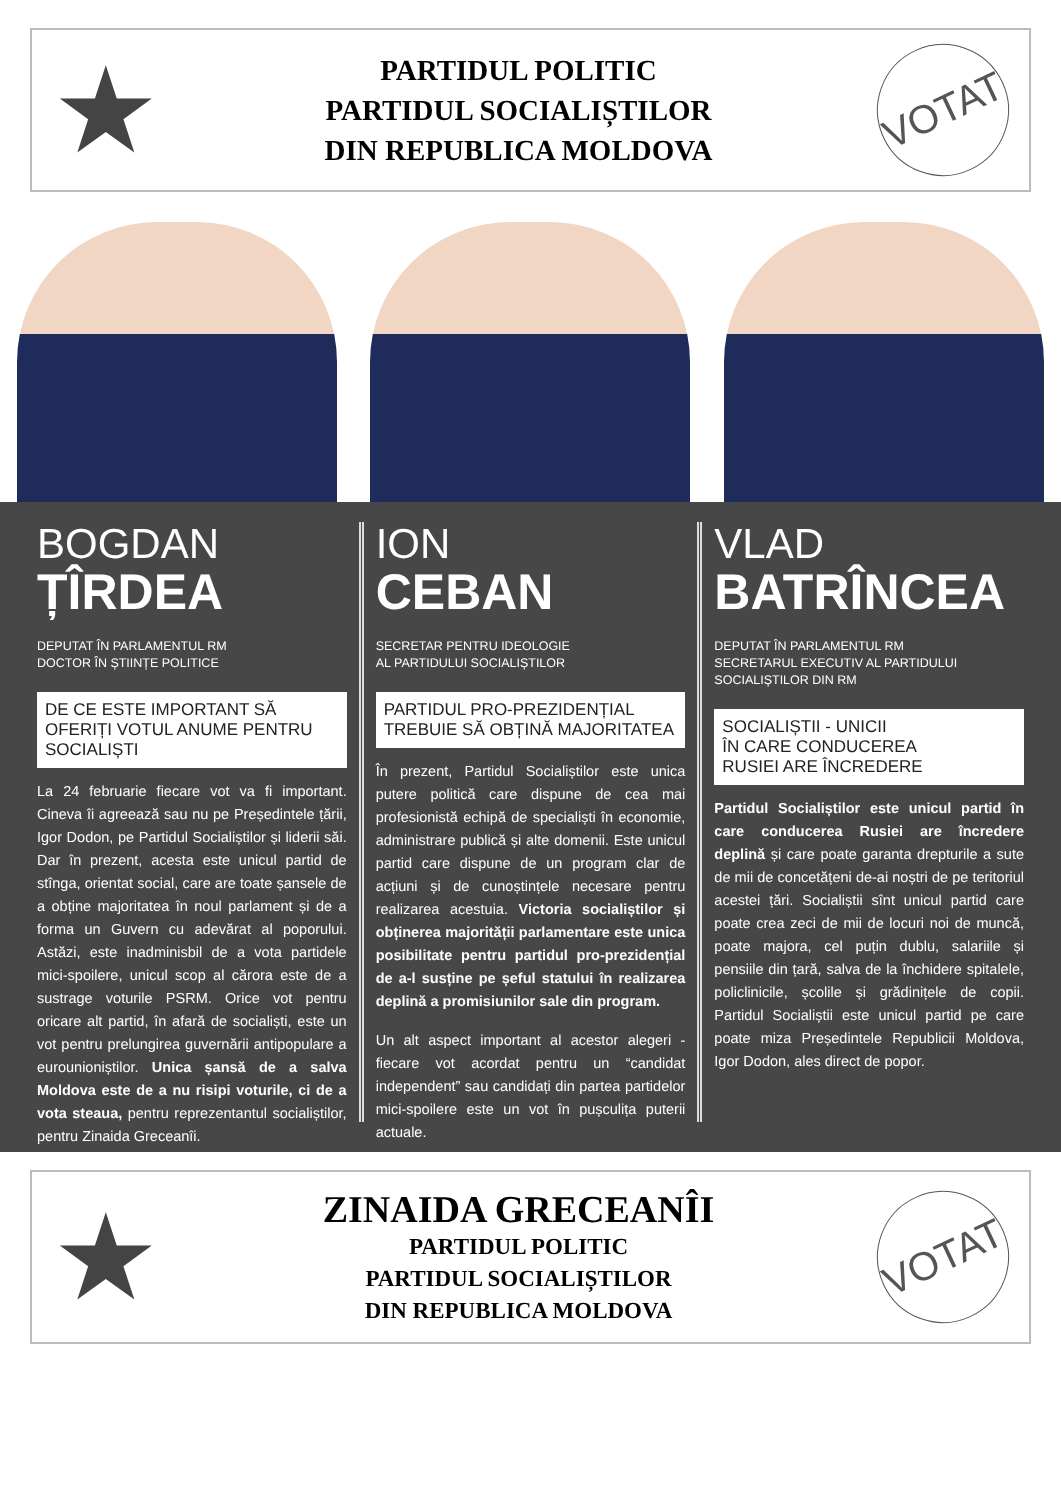★
PARTIDUL POLITIC
PARTIDUL SOCIALIȘTILOR
DIN REPUBLICA MOLDOVA
VOTAT
BOGDAN
ȚÎRDEA
DEPUTAT ÎN PARLAMENTUL RM
DOCTOR ÎN ȘTIINȚE POLITICE
DE CE ESTE IMPORTANT SĂ OFERIȚI VOTUL ANUME PENTRU SOCIALIȘTI
La 24 februarie fiecare vot va fi important. Cineva îi agreează sau nu pe Președintele țării, Igor Dodon, pe Partidul Socialiștilor și liderii săi. Dar în prezent, acesta este unicul partid de stînga, orientat social, care are toate șansele de a obține majoritatea în noul parlament și de a forma un Guvern cu adevărat al poporului. Astăzi, este inadminisbil de a vota partidele mici-spoilere, unicul scop al cărora este de a sustrage voturile PSRM. Orice vot pentru oricare alt partid, în afară de socialiști, este un vot pentru prelungirea guvernării antipopulare a eurounioniștilor. Unica șansă de a salva Moldova este de a nu risipi voturile, ci de a vota steaua, pentru reprezentantul socialiștilor, pentru Zinaida Greceanîi.
ION
CEBAN
SECRETAR PENTRU IDEOLOGIE
AL PARTIDULUI SOCIALIȘTILOR
PARTIDUL PRO-PREZIDENȚIAL TREBUIE SĂ OBȚINĂ MAJORITATEA
În prezent, Partidul Socialiștilor este unica putere politică care dispune de cea mai profesionistă echipă de specialiști în economie, administrare publică și alte domenii. Este unicul partid care dispune de un program clar de acțiuni și de cunoștințele necesare pentru realizarea acestuia. Victoria socialiștilor și obținerea majorității parlamentare este unica posibilitate pentru partidul pro-prezidențial de a-l susține pe șeful statului în realizarea deplină a promisiunilor sale din program.
Un alt aspect important al acestor alegeri - fiecare vot acordat pentru un “candidat independent” sau candidați din partea partidelor mici-spoilere este un vot în pușculița puterii actuale.
VLAD
BATRÎNCEA
DEPUTAT ÎN PARLAMENTUL RM
SECRETARUL EXECUTIV AL PARTIDULUI SOCIALIȘTILOR DIN RM
SOCIALIȘTII - UNICII
ÎN CARE CONDUCEREA
RUSIEI ARE ÎNCREDERE
Partidul Socialiștilor este unicul partid în care conducerea Rusiei are încredere deplină și care poate garanta drepturile a sute de mii de concetățeni de-ai noștri de pe teritoriul acestei țări. Socialiștii sînt unicul partid care poate crea zeci de mii de locuri noi de muncă, poate majora, cel puțin dublu, salariile și pensiile din țară, salva de la închidere spitalele, policlinicile, școlile și grădinițele de copii. Partidul Socialiștii este unicul partid pe care poate miza Președintele Republicii Moldova, Igor Dodon, ales direct de popor.
★
ZINAIDA GRECEANÎI
PARTIDUL POLITIC
PARTIDUL SOCIALIȘTILOR
DIN REPUBLICA MOLDOVA
VOTAT